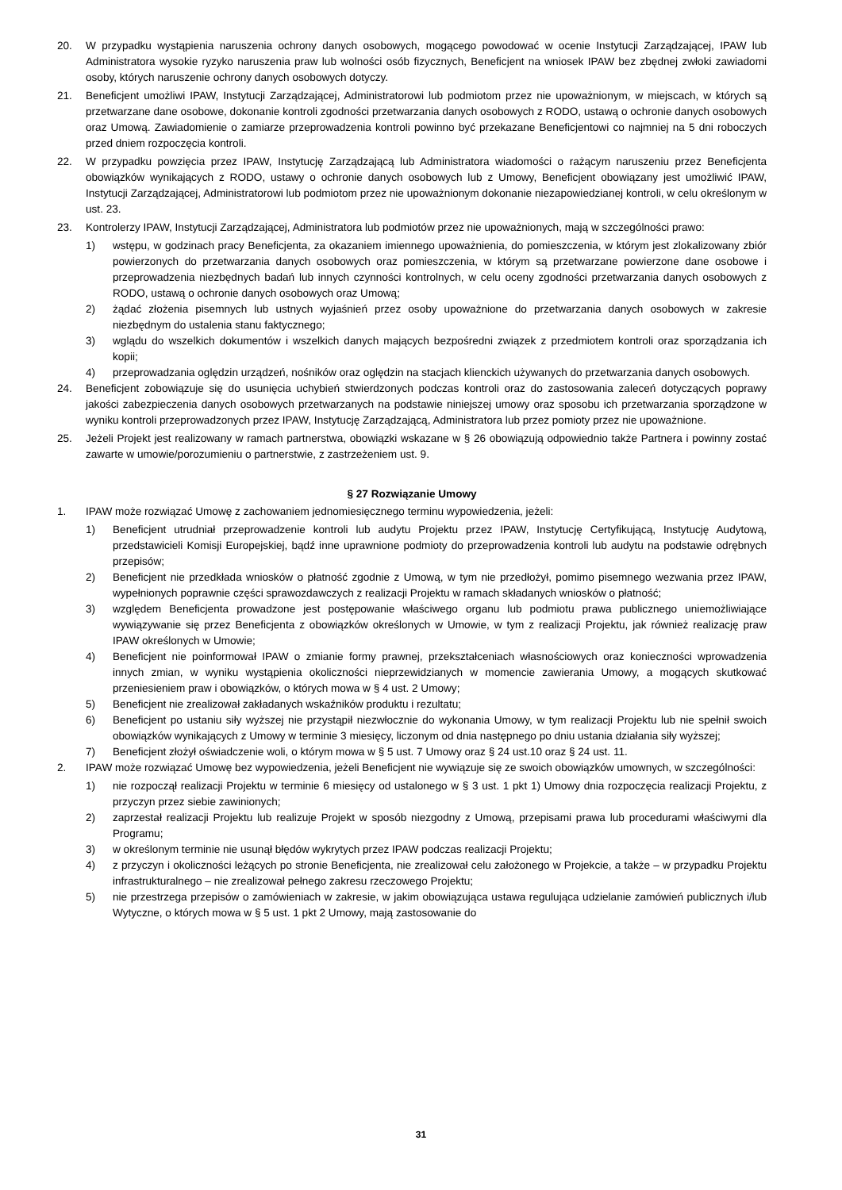20. W przypadku wystąpienia naruszenia ochrony danych osobowych, mogącego powodować w ocenie Instytucji Zarządzającej, IPAW lub Administratora wysokie ryzyko naruszenia praw lub wolności osób fizycznych, Beneficjent na wniosek IPAW bez zbędnej zwłoki zawiadomi osoby, których naruszenie ochrony danych osobowych dotyczy.
21. Beneficjent umożliwi IPAW, Instytucji Zarządzającej, Administratorowi lub podmiotom przez nie upoważnionym, w miejscach, w których są przetwarzane dane osobowe, dokonanie kontroli zgodności przetwarzania danych osobowych z RODO, ustawą o ochronie danych osobowych oraz Umową. Zawiadomienie o zamiarze przeprowadzenia kontroli powinno być przekazane Beneficjentowi co najmniej na 5 dni roboczych przed dniem rozpoczęcia kontroli.
22. W przypadku powzięcia przez IPAW, Instytucję Zarządzającą lub Administratora wiadomości o rażącym naruszeniu przez Beneficjenta obowiązków wynikających z RODO, ustawy o ochronie danych osobowych lub z Umowy, Beneficjent obowiązany jest umożliwić IPAW, Instytucji Zarządzającej, Administratorowi lub podmiotom przez nie upoważnionym dokonanie niezapowiedzianej kontroli, w celu określonym w ust. 23.
23. Kontrolerzy IPAW, Instytucji Zarządzającej, Administratora lub podmiotów przez nie upoważnionych, mają w szczególności prawo:
1) wstępu, w godzinach pracy Beneficjenta, za okazaniem imiennego upoważnienia, do pomieszczenia, w którym jest zlokalizowany zbiór powierzonych do przetwarzania danych osobowych oraz pomieszczenia, w którym są przetwarzane powierzone dane osobowe i przeprowadzenia niezbędnych badań lub innych czynności kontrolnych, w celu oceny zgodności przetwarzania danych osobowych z RODO, ustawą o ochronie danych osobowych oraz Umową;
2) żądać złożenia pisemnych lub ustnych wyjaśnień przez osoby upoważnione do przetwarzania danych osobowych w zakresie niezbędnym do ustalenia stanu faktycznego;
3) wglądu do wszelkich dokumentów i wszelkich danych mających bezpośredni związek z przedmiotem kontroli oraz sporządzania ich kopii;
4) przeprowadzania oględzin urządzeń, nośników oraz oględzin na stacjach klienckich używanych do przetwarzania danych osobowych.
24. Beneficjent zobowiązuje się do usunięcia uchybień stwierdzonych podczas kontroli oraz do zastosowania zaleceń dotyczących poprawy jakości zabezpieczenia danych osobowych przetwarzanych na podstawie niniejszej umowy oraz sposobu ich przetwarzania sporządzone w wyniku kontroli przeprowadzonych przez IPAW, Instytucję Zarządzającą, Administratora lub przez pomioty przez nie upoważnione.
25. Jeżeli Projekt jest realizowany w ramach partnerstwa, obowiązki wskazane w § 26 obowiązują odpowiednio także Partnera i powinny zostać zawarte w umowie/porozumieniu o partnerstwie, z zastrzeżeniem ust. 9.
§ 27 Rozwiązanie Umowy
1. IPAW może rozwiązać Umowę z zachowaniem jednomiesięcznego terminu wypowiedzenia, jeżeli:
1) Beneficjent utrudniał przeprowadzenie kontroli lub audytu Projektu przez IPAW, Instytucję Certyfikującą, Instytucję Audytową, przedstawicieli Komisji Europejskiej, bądź inne uprawnione podmioty do przeprowadzenia kontroli lub audytu na podstawie odrębnych przepisów;
2) Beneficjent nie przedkłada wniosków o płatność zgodnie z Umową, w tym nie przedłożył, pomimo pisemnego wezwania przez IPAW, wypełnionych poprawnie części sprawozdawczych z realizacji Projektu w ramach składanych wniosków o płatność;
3) względem Beneficjenta prowadzone jest postępowanie właściwego organu lub podmiotu prawa publicznego uniemożliwiające wywiązywanie się przez Beneficjenta z obowiązków określonych w Umowie, w tym z realizacji Projektu, jak również realizację praw IPAW określonych w Umowie;
4) Beneficjent nie poinformował IPAW o zmianie formy prawnej, przekształceniach własnościowych oraz konieczności wprowadzenia innych zmian, w wyniku wystąpienia okoliczności nieprzewidzianych w momencie zawierania Umowy, a mogących skutkować przeniesieniem praw i obowiązków, o których mowa w § 4 ust. 2 Umowy;
5) Beneficjent nie zrealizował zakładanych wskaźników produktu i rezultatu;
6) Beneficjent po ustaniu siły wyższej nie przystąpił niezwłocznie do wykonania Umowy, w tym realizacji Projektu lub nie spełnił swoich obowiązków wynikających z Umowy w terminie 3 miesięcy, liczonym od dnia następnego po dniu ustania działania siły wyższej;
7) Beneficjent złożył oświadczenie woli, o którym mowa w § 5 ust. 7 Umowy oraz § 24 ust.10 oraz § 24 ust. 11.
2. IPAW może rozwiązać Umowę bez wypowiedzenia, jeżeli Beneficjent nie wywiązuje się ze swoich obowiązków umownych, w szczególności:
1) nie rozpoczął realizacji Projektu w terminie 6 miesięcy od ustalonego w § 3 ust. 1 pkt 1) Umowy dnia rozpoczęcia realizacji Projektu, z przyczyn przez siebie zawinionych;
2) zaprzestał realizacji Projektu lub realizuje Projekt w sposób niezgodny z Umową, przepisami prawa lub procedurami właściwymi dla Programu;
3) w określonym terminie nie usunął błędów wykrytych przez IPAW podczas realizacji Projektu;
4) z przyczyn i okoliczności leżących po stronie Beneficjenta, nie zrealizował celu założonego w Projekcie, a także – w przypadku Projektu infrastrukturalnego – nie zrealizował pełnego zakresu rzeczowego Projektu;
5) nie przestrzega przepisów o zamówieniach w zakresie, w jakim obowiązująca ustawa regulująca udzielanie zamówień publicznych i/lub Wytyczne, o których mowa w § 5 ust. 1 pkt 2 Umowy, mają zastosowanie do
31